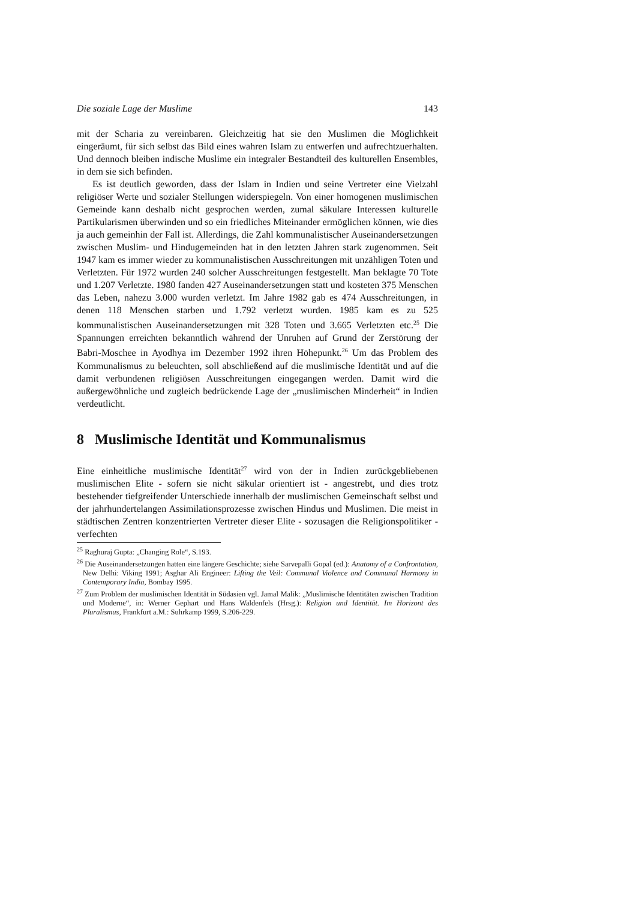Die soziale Lage der Muslime 143
mit der Scharia zu vereinbaren. Gleichzeitig hat sie den Muslimen die Möglichkeit eingeräumt, für sich selbst das Bild eines wahren Islam zu entwerfen und aufrechtzuerhalten. Und dennoch bleiben indische Muslime ein integraler Bestandteil des kulturellen Ensembles, in dem sie sich befinden.
Es ist deutlich geworden, dass der Islam in Indien und seine Vertreter eine Vielzahl religiöser Werte und sozialer Stellungen widerspiegeln. Von einer homogenen muslimischen Gemeinde kann deshalb nicht gesprochen werden, zumal säkulare Interessen kulturelle Partikularismen überwinden und so ein friedliches Miteinander ermöglichen können, wie dies ja auch gemeinhin der Fall ist. Allerdings, die Zahl kommunalistischer Auseinandersetzungen zwischen Muslim- und Hindugemeinden hat in den letzten Jahren stark zugenommen. Seit 1947 kam es immer wieder zu kommunalistischen Ausschreitungen mit unzähligen Toten und Verletzten. Für 1972 wurden 240 solcher Ausschreitungen festgestellt. Man beklagte 70 Tote und 1.207 Verletzte. 1980 fanden 427 Auseinandersetzungen statt und kosteten 375 Menschen das Leben, nahezu 3.000 wurden verletzt. Im Jahre 1982 gab es 474 Ausschreitungen, in denen 118 Menschen starben und 1.792 verletzt wurden. 1985 kam es zu 525 kommunalistischen Auseinandersetzungen mit 328 Toten und 3.665 Verletzten etc.<sup>25</sup> Die Spannungen erreichten bekanntlich während der Unruhen auf Grund der Zerstörung der Babri-Moschee in Ayodhya im Dezember 1992 ihren Höhepunkt.<sup>26</sup> Um das Problem des Kommunalismus zu beleuchten, soll abschließend auf die muslimische Identität und auf die damit verbundenen religiösen Ausschreitungen eingegangen werden. Damit wird die außergewöhnliche und zugleich bedrückende Lage der „muslimischen Minderheit“ in Indien verdeutlicht.
8 Muslimische Identität und Kommunalismus
Eine einheitliche muslimische Identität<sup>27</sup> wird von der in Indien zurückgebliebenen muslimischen Elite - sofern sie nicht säkular orientiert ist - angestrebt, und dies trotz bestehender tiefgreifender Unterschiede innerhalb der muslimischen Gemeinschaft selbst und der jahrhundertelangen Assimilationsprozesse zwischen Hindus und Muslimen. Die meist in städtischen Zentren konzentrierten Vertreter dieser Elite - sozusagen die Religionspolitiker - verfechten
<sup>25</sup> Raghuraj Gupta: „Changing Role“, S.193.
<sup>26</sup> Die Auseinandersetzungen hatten eine längere Geschichte; siehe Sarvepalli Gopal (ed.): Anatomy of a Confrontation, New Delhi: Viking 1991; Asghar Ali Engineer: Lifting the Veil: Communal Violence and Communal Harmony in Contemporary India, Bombay 1995.
<sup>27</sup> Zum Problem der muslimischen Identität in Südasien vgl. Jamal Malik: „Muslimische Identitäten zwischen Tradition und Moderne“, in: Werner Gephart und Hans Waldenfels (Hrsg.): Religion und Identität. Im Horizont des Pluralismus, Frankfurt a.M.: Suhrkamp 1999, S.206-229.